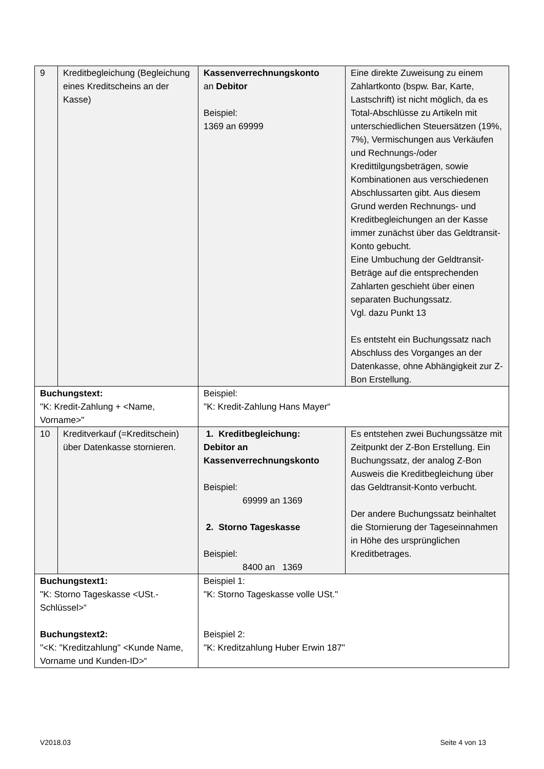| 9 | Kreditbegleichung (Begleichung eines Kreditscheins an der Kasse) | Kassenverrechnungskonto an Debitor Beispiel: 1369 an 69999 | Eine direkte Zuweisung zu einem Zahlartkonto (bspw. Bar, Karte, Lastschrift) ist nicht möglich, da es Total-Abschlüsse zu Artikeln mit unterschiedlichen Steuersätzen (19%, 7%), Vermischungen aus Verkäufen und Rechnungs-/oder Kredittilgungsbeträgen, sowie Kombinationen aus verschiedenen Abschlussarten gibt. Aus diesem Grund werden Rechnungs- und Kreditbegleichungen an der Kasse immer zunächst über das Geldtransit-Konto gebucht. Eine Umbuchung der Geldtransit-Beträge auf die entsprechenden Zahlarten geschieht über einen separaten Buchungssatz. Vgl. dazu Punkt 13 Es entsteht ein Buchungssatz nach Abschluss des Vorganges an der Datenkasse, ohne Abhängigkeit zur Z-Bon Erstellung. |
| Buchungstext: "K: Kredit-Zahlung + <Name, Vorname>" | | Beispiel: "K: Kredit-Zahlung Hans Mayer“ | |
| 10 | Kreditverkauf (=Kreditschein) über Datenkasse stornieren. | 1. Kreditbegleichung: Debitor an Kassenverrechnungskonto Beispiel: 69999 an 1369 2. Storno Tageskasse Beispiel: 8400 an 1369 | Es entstehen zwei Buchungssätze mit Zeitpunkt der Z-Bon Erstellung. Ein Buchungssatz, der analog Z-Bon Ausweis die Kreditbegleichung über das Geldtransit-Konto verbucht. Der andere Buchungssatz beinhaltet die Stornierung der Tageseinnahmen in Höhe des ursprünglichen Kreditbetrages. |
| Buchungstext1: "K: Storno Tageskasse <USt.-Schlüssel>“ Buchungstext2: "<K: "Kreditzahlung" <Kunde Name, Vorname und Kunden-ID>“ | | Beispiel 1: "K: Storno Tageskasse volle USt." Beispiel 2: "K: Kreditzahlung Huber Erwin 187" | |
V2018.03 Seite 4 von 13